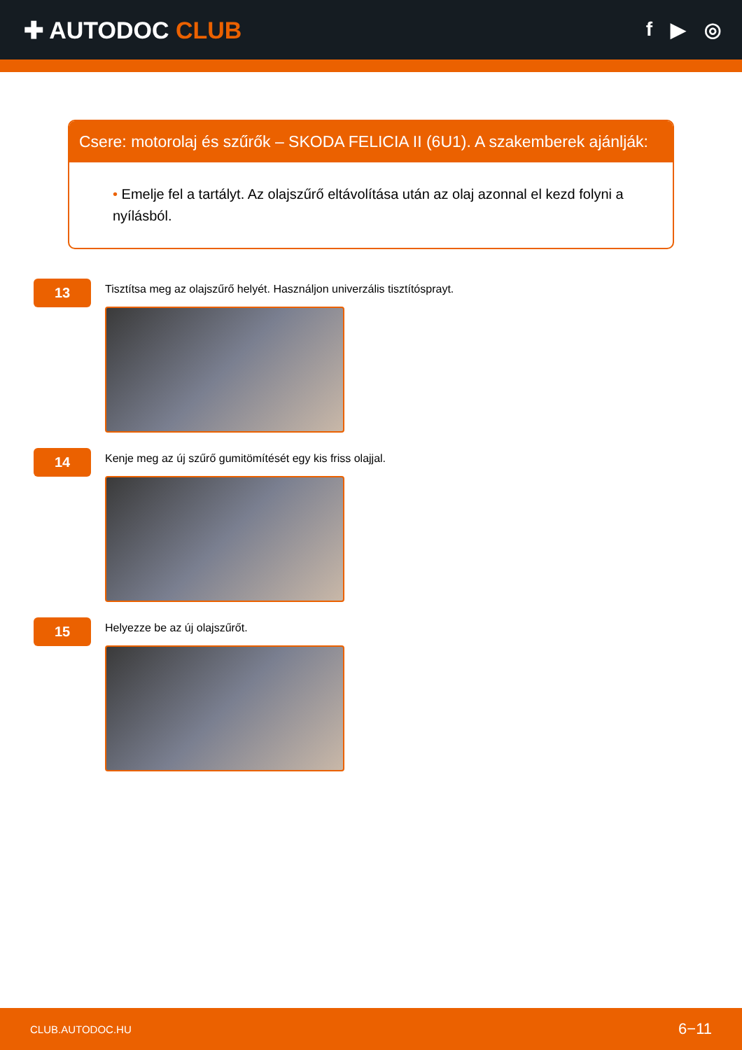✚ AUTODOC CLUB
f ▶ ◎
Csere: motorolaj és szűrők – SKODA FELICIA II (6U1). A szakemberek ajánlják:
• Emelje fel a tartályt. Az olajszűrő eltávolítása után az olaj azonnal el kezd folyni a nyílásból.
13
Tisztítsa meg az olajszűrő helyét. Használjon univerzális tisztítósprayt.
14
Kenje meg az új szűrő gumitömítését egy kis friss olajjal.
15
Helyezze be az új olajszűrőt.
CLUB.AUTODOC.HU 6−11